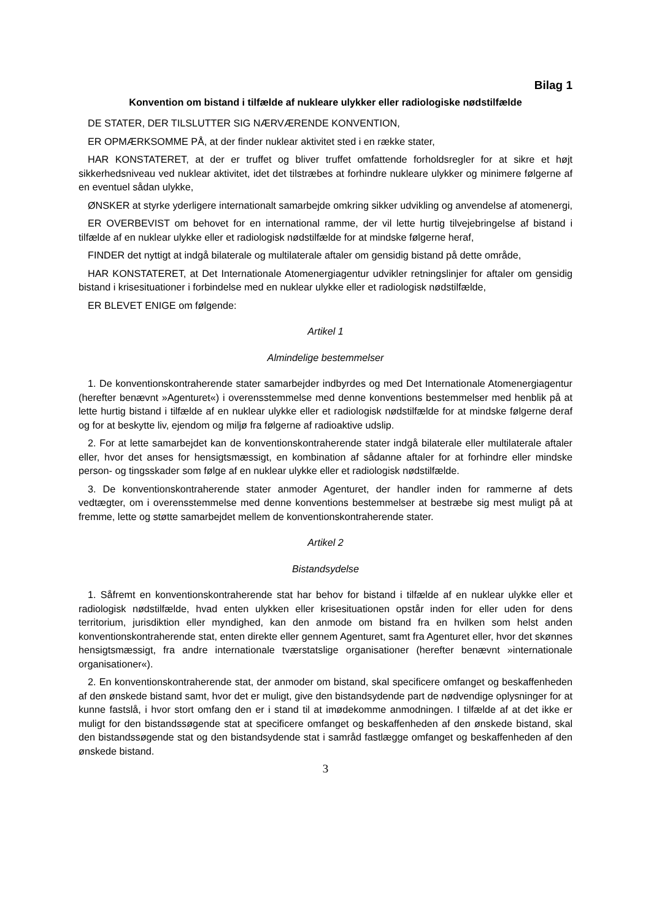Bilag 1
Konvention om bistand i tilfælde af nukleare ulykker eller radiologiske nødstilfælde
DE STATER, DER TILSLUTTER SIG NÆRVÆRENDE KONVENTION,
ER OPMÆRKSOMME PÅ, at der finder nuklear aktivitet sted i en række stater,
HAR KONSTATERET, at der er truffet og bliver truffet omfattende forholdsregler for at sikre et højt sikkerhedsniveau ved nuklear aktivitet, idet det tilstræbes at forhindre nukleare ulykker og minimere følgerne af en eventuel sådan ulykke,
ØNSKER at styrke yderligere internationalt samarbejde omkring sikker udvikling og anvendelse af atomenergi,
ER OVERBEVIST om behovet for en international ramme, der vil lette hurtig tilvejebringelse af bistand i tilfælde af en nuklear ulykke eller et radiologisk nødstilfælde for at mindske følgerne heraf,
FINDER det nyttigt at indgå bilaterale og multilaterale aftaler om gensidig bistand på dette område,
HAR KONSTATERET, at Det Internationale Atomenergiagentur udvikler retningslinjer for aftaler om gensidig bistand i krisesituationer i forbindelse med en nuklear ulykke eller et radiologisk nødstilfælde,
ER BLEVET ENIGE om følgende:
Artikel 1
Almindelige bestemmelser
1. De konventionskontraherende stater samarbejder indbyrdes og med Det Internationale Atomenergiagentur (herefter benævnt »Agenturet«) i overensstemmelse med denne konventions bestemmelser med henblik på at lette hurtig bistand i tilfælde af en nuklear ulykke eller et radiologisk nødstilfælde for at mindske følgerne deraf og for at beskytte liv, ejendom og miljø fra følgerne af radioaktive udslip.
2. For at lette samarbejdet kan de konventionskontraherende stater indgå bilaterale eller multilaterale aftaler eller, hvor det anses for hensigtsmæssigt, en kombination af sådanne aftaler for at forhindre eller mindske person- og tingsskader som følge af en nuklear ulykke eller et radiologisk nødstilfælde.
3. De konventionskontraherende stater anmoder Agenturet, der handler inden for rammerne af dets vedtægter, om i overensstemmelse med denne konventions bestemmelser at bestræbe sig mest muligt på at fremme, lette og støtte samarbejdet mellem de konventionskontraherende stater.
Artikel 2
Bistandsydelse
1. Såfremt en konventionskontraherende stat har behov for bistand i tilfælde af en nuklear ulykke eller et radiologisk nødstilfælde, hvad enten ulykken eller krisesituationen opstår inden for eller uden for dens territorium, jurisdiktion eller myndighed, kan den anmode om bistand fra en hvilken som helst anden konventionskontraherende stat, enten direkte eller gennem Agenturet, samt fra Agenturet eller, hvor det skønnes hensigtsmæssigt, fra andre internationale tværstatslige organisationer (herefter benævnt »internationale organisationer«).
2. En konventionskontraherende stat, der anmoder om bistand, skal specificere omfanget og beskaffenheden af den ønskede bistand samt, hvor det er muligt, give den bistandsydende part de nødvendige oplysninger for at kunne fastslå, i hvor stort omfang den er i stand til at imødekomme anmodningen. I tilfælde af at det ikke er muligt for den bistandssøgende stat at specificere omfanget og beskaffenheden af den ønskede bistand, skal den bistandssøgende stat og den bistandsydende stat i samråd fastlægge omfanget og beskaffenheden af den ønskede bistand.
3